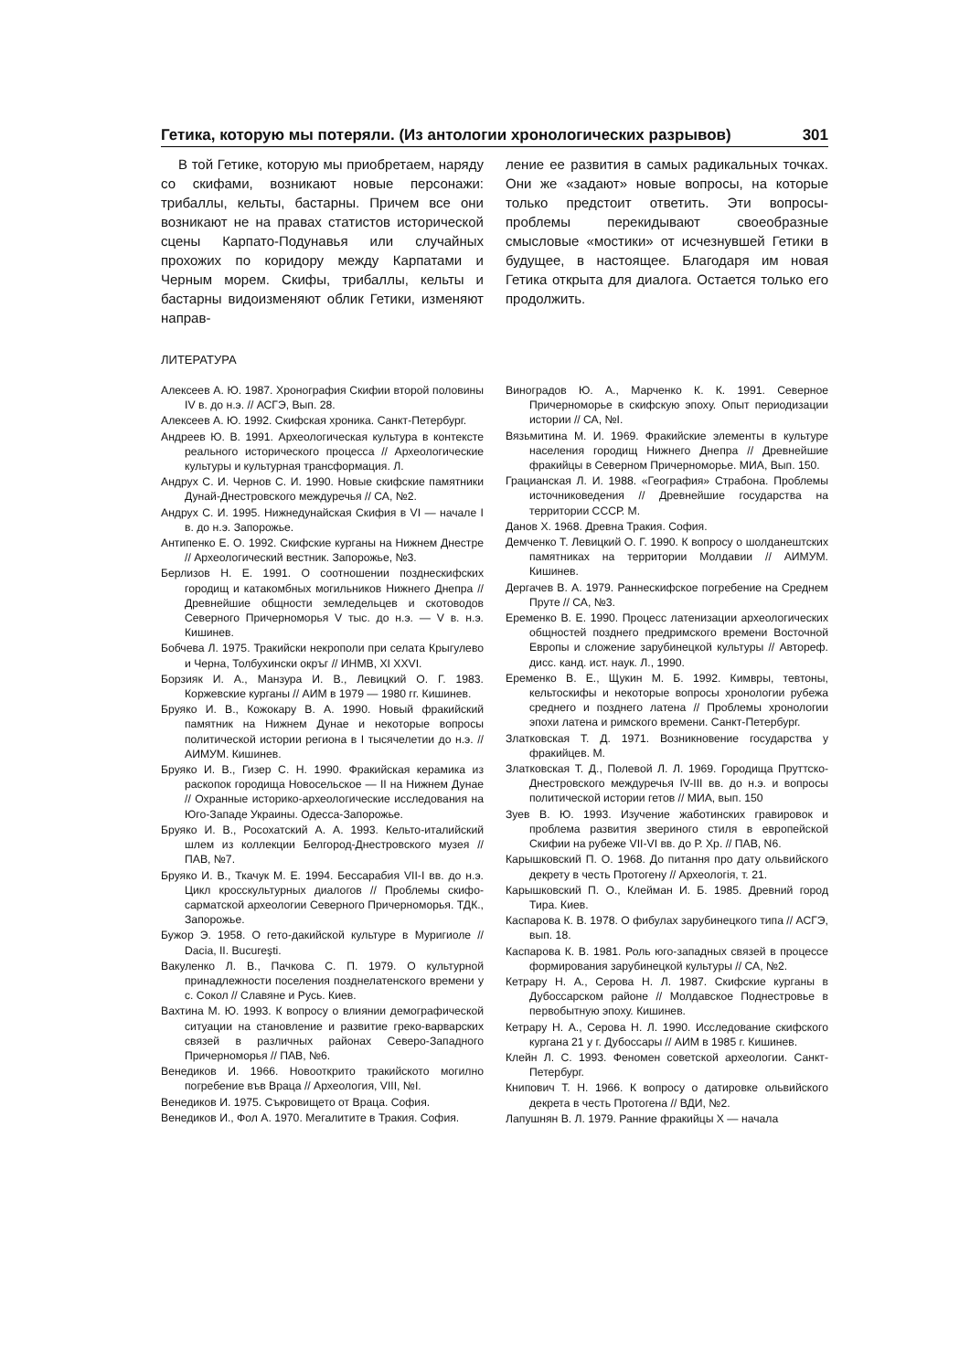Гетика, которую мы потеряли. (Из антологии хронологических разрывов) 301
В той Гетике, которую мы приобретаем, наряду со скифами, возникают новые персонажи: трибаллы, кельты, бастарны. Причем все они возникают не на правах статистов исторической сцены Карпато-Подунавья или случайных прохожих по коридору между Карпатами и Черным морем. Скифы, трибаллы, кельты и бастарны видоизменяют облик Гетики, изменяют направ-
ление ее развития в самых радикальных точках. Они же «задают» новые вопросы, на которые только предстоит ответить. Эти вопросы-проблемы перекидывают своеобразные смысловые «мостики» от исчезнувшей Гетики в будущее, в настоящее. Благодаря им новая Гетика открыта для диалога. Остается только его продолжить.
ЛИТЕРАТУРА
Алексеев А. Ю. 1987. Хронография Скифии второй половины IV в. до н.э. // АСГЭ, Вып. 28.
Алексеев А. Ю. 1992. Скифская хроника. Санкт-Петербург.
Андреев Ю. В. 1991. Археологическая культура в контексте реального исторического процесса // Археологические культуры и культурная трансформация. Л.
Андрух С. И. Чернов С. И. 1990. Новые скифские памятники Дунай-Днестровского междуречья // СА, №2.
Андрух С. И. 1995. Нижнедунайская Скифия в VI — начале I в. до н.э. Запорожье.
Антипенко Е. О. 1992. Скифские курганы на Нижнем Днестре // Археологический вестник. Запорожье, №3.
Берлизов Н. Е. 1991. О соотношении позднескифских городищ и катакомбных могильников Нижнего Днепра // Древнейшие общности земледельцев и скотоводов Северного Причерноморья V тыс. до н.э. — V в. н.э. Кишинев.
Бобчева Л. 1975. Тракийски некрополи при селата Крыгулево и Черна, Толбухински окръг // ИНМВ, XI XXVI.
Борзияк И. А., Манзура И. В., Левицкий О. Г. 1983. Коржевские курганы // АИМ в 1979 — 1980 гг. Кишинев.
Бруяко И. В., Кожокару В. А. 1990. Новый фракийский памятник на Нижнем Дунае и некоторые вопросы политической истории региона в I тысячелетии до н.э. // АИМУМ. Кишинев.
Бруяко И. В., Гизер С. Н. 1990. Фракийская керамика из раскопок городища Новосельское — II на Нижнем Дунае // Охранные историко-археологические исследования на Юго-Западе Украины. Одесса-Запорожье.
Бруяко И. В., Росохатский А. А. 1993. Кельто-италийский шлем из коллекции Белгород-Днестровского музея // ПАВ, №7.
Бруяко И. В., Ткачук М. Е. 1994. Бессарабия VII-I вв. до н.э. Цикл кросскультурных диалогов // Проблемы скифо-сарматской археологии Северного Причерноморья. ТДК., Запорожье.
Бужор Э. 1958. О гето-дакийской культуре в Муригиоле // Dacia, II. Bucureşti.
Вакуленко Л. В., Пачкова С. П. 1979. О культурной принадлежности поселения позднелатенского времени у с. Сокол // Славяне и Русь. Киев.
Вахтина М. Ю. 1993. К вопросу о влиянии демографической ситуации на становление и развитие греко-варварских связей в различных районах Северо-Западного Причерноморья // ПАВ, №6.
Венедиков И. 1966. Новооткрито тракийското могилно погребение във Враца // Археология, VIII, №I.
Венедиков И. 1975. Съкровището от Враца. София.
Венедиков И., Фол А. 1970. Мегалитите в Тракия. София.
Виноградов Ю. А., Марченко К. К. 1991. Северное Причерноморье в скифскую эпоху. Опыт периодизации истории // СА, №I.
Вязьмитина М. И. 1969. Фракийские элементы в культуре населения городищ Нижнего Днепра // Древнейшие фракийцы в Северном Причерноморье. МИА, Вып. 150.
Грацианская Л. И. 1988. «География» Страбона. Проблемы источниковедения // Древнейшие государства на территории СССР. М.
Данов Х. 1968. Древна Тракия. София.
Демченко Т. Левицкий О. Г. 1990. К вопросу о шолданештских памятниках на территории Молдавии // АИМУМ. Кишинев.
Дергачев В. А. 1979. Раннескифское погребение на Среднем Пруте // СА, №3.
Еременко В. Е. 1990. Процесс латенизации археологических общностей позднего предримского времени Восточной Европы и сложение зарубинецкой культуры // Автореф. дисс. канд. ист. наук. Л., 1990.
Еременко В. Е., Щукин М. Б. 1992. Кимвры, тевтоны, кельтоскифы и некоторые вопросы хронологии рубежа среднего и позднего латена // Проблемы хронологии эпохи латена и римского времени. Санкт-Петербург.
Златковская Т. Д. 1971. Возникновение государства у фракийцев. М.
Златковская Т. Д., Полевой Л. Л. 1969. Городища Пруттско-Днестровского междуречья IV-III вв. до н.э. и вопросы политической истории гетов // МИА, вып. 150
Зуев В. Ю. 1993. Изучение жаботинских гравировок и проблема развития звериного стиля в европейской Скифии на рубеже VII-VI вв. до Р. Хр. // ПАВ, N6.
Карышковский П. О. 1968. До питання про дату ольвийского декрету в честь Протогену // Археологія, т. 21.
Карышковский П. О., Клейман И. Б. 1985. Древний город Тира. Киев.
Каспарова К. В. 1978. О фибулах зарубинецкого типа // АСГЭ, вып. 18.
Каспарова К. В. 1981. Роль юго-западных связей в процессе формирования зарубинецкой культуры // СА, №2.
Кетрару Н. А., Серова Н. Л. 1987. Скифские курганы в Дубоссарском районе // Молдавское Поднестровье в первобытную эпоху. Кишинев.
Кетрару Н. А., Серова Н. Л. 1990. Исследование скифского кургана 21 у г. Дубоссары // АИМ в 1985 г. Кишинев.
Клейн Л. С. 1993. Феномен советской археологии. Санкт-Петербург.
Книпович Т. Н. 1966. К вопросу о датировке ольвийского декрета в честь Протогена // ВДИ, №2.
Лапушнян В. Л. 1979. Ранние фракийцы X — начала